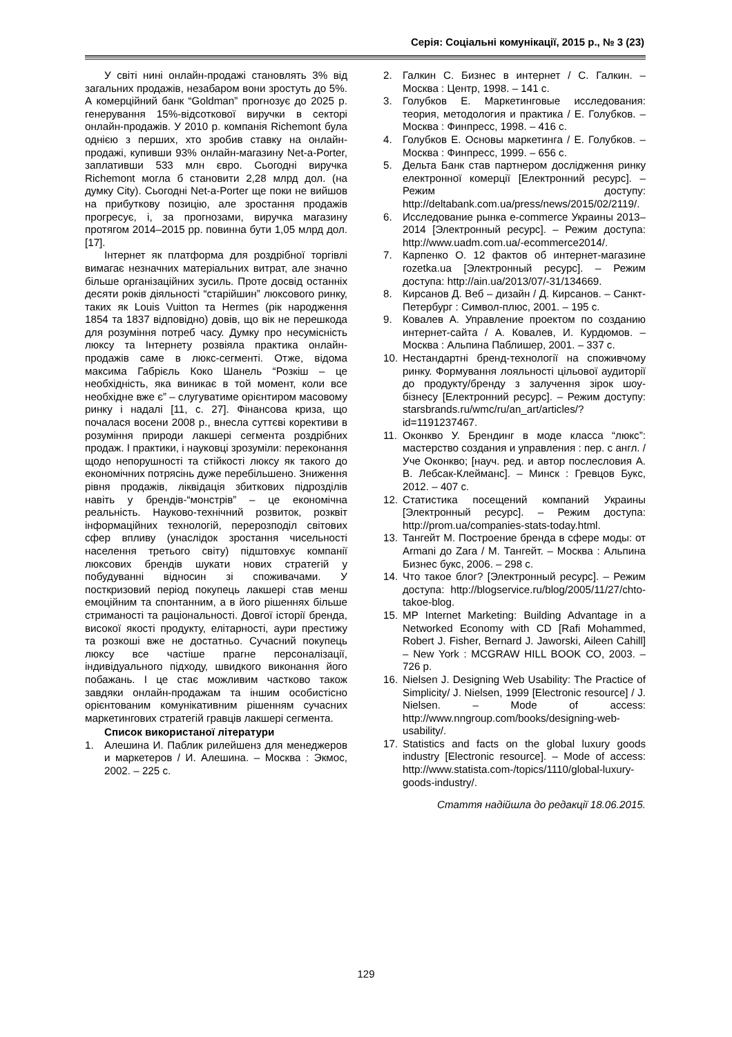Серія: Соціальні комунікації, 2015 р., № 3 (23)
У світі нині онлайн-продажі становлять 3% від загальних продажів, незабаром вони зростуть до 5%. А комерційний банк “Goldman” прогнозує до 2025 р. генерування 15%-відсоткової виручки в секторі онлайн-продажів. У 2010 р. компанія Richemont була однією з перших, хто зробив ставку на онлайн-продажі, купивши 93% онлайн-магазину Net-a-Porter, заплативши 533 млн євро. Сьогодні виручка Richemont могла б становити 2,28 млрд дол. (на думку City). Сьогодні Net-a-Porter ще поки не вийшов на прибуткову позицію, але зростання продажів прогресує, і, за прогнозами, виручка магазину протягом 2014–2015 рр. повинна бути 1,05 млрд дол. [17].
Інтернет як платформа для роздрібної торгівлі вимагає незначних матеріальних витрат, але значно більше організаційних зусиль. Проте досвід останніх десяти років діяльності “старійшин” люксового ринку, таких як Louis Vuitton та Hermes (рік народження 1854 та 1837 відповідно) довів, що вік не перешкода для розуміння потреб часу. Думку про несумісність люксу та Інтернету розвіяла практика онлайн-продажів саме в люкс-сегменті. Отже, відома максима Габрієль Коко Шанель “Розкіш – це необхідність, яка виникає в той момент, коли все необхідне вже є” – слугуватиме орієнтиром масовому ринку і надалі [11, с. 27]. Фінансова криза, що почалася восени 2008 р., внесла суттєві корективи в розуміння природи лакшері сегмента роздрібних продаж. І практики, і науковці зрозуміли: переконання щодо непорушності та стійкості люксу як такого до економічних потрясінь дуже перебільшено. Зниження рівня продажів, ліквідація збиткових підрозділів навіть у брендів-“монстрів” – це економічна реальність. Науково-технічний розвиток, розквіт інформаційних технологій, перерозподіл світових сфер впливу (унаслідок зростання чисельності населення третього світу) підштовхує компанії люксових брендів шукати нових стратегій у побудуванні відносин зі споживачами. У посткризовий період покупець лакшері став менш емоційним та спонтанним, а в його рішеннях більше стриманості та раціональності. Довгої історії бренда, високої якості продукту, елітарності, аури престижу та розкоші вже не достатньо. Сучасний покупець люксу все частіше прагне персоналізації, індивідуального підходу, швидкого виконання його побажань. І це стає можливим частково також завдяки онлайн-продажам та іншим особистісно орієнтованим комунікативним рішенням сучасних маркетингових стратегій гравців лакшері сегмента.
Список використаної літератури
1. Алешина И. Паблик рилейшенз для менеджеров и маркетеров / И. Алешина. – Москва : Экмос, 2002. – 225 с.
2. Галкин С. Бизнес в интернет / С. Галкин. – Москва : Центр, 1998. – 141 с.
3. Голубков Е. Маркетинговые исследования: теория, методология и практика / Е. Голубков. – Москва : Финпресс, 1998. – 416 с.
4. Голубков Е. Основы маркетинга / Е. Голубков. – Москва : Финпресс, 1999. – 656 с.
5. Дельта Банк став партнером дослідження ринку електронної комерції [Електронний ресурс]. – Режим доступу: http://deltabank.com.ua/press/news/2015/02/2119/.
6. Исследование рынка e-commerce Украины 2013–2014 [Электронный ресурс]. – Режим доступа: http://www.uadm.com.ua/-ecommerce2014/.
7. Карпенко О. 12 фактов об интернет-магазине rozetka.ua [Электронный ресурс]. – Режим доступа: http://ain.ua/2013/07/-31/134669.
8. Кирсанов Д. Веб – дизайн / Д. Кирсанов. – Санкт-Петербург : Символ-плюс, 2001. – 195 с.
9. Ковалев А. Управление проектом по созданию интернет-сайта / А. Ковалев, И. Курдюмов. – Москва : Альпина Паблишер, 2001. – 337 с.
10. Нестандартні бренд-технології на споживчому ринку. Формування лояльності цільової аудиторії до продукту/бренду з залучення зірок шоу-бізнесу [Електронний ресурс]. – Режим доступу: starsbrands.ru/wmc/ru/an_art/articles/?id=1191237467.
11. Оконкво У. Брендинг в моде класса “люкс”: мастерство создания и управления : пер. с англ. / Уче Оконкво; [науч. ред. и автор послесловия А. В. Лебсак-Клейманс]. – Минск : Гревцов Букс, 2012. – 407 с.
12. Статистика посещений компаний Украины [Электронный ресурс]. – Режим доступа: http://prom.ua/companies-stats-today.html.
13. Тангейт М. Построение бренда в сфере моды: от Armani до Zara / М. Тангейт. – Москва : Альпина Бизнес букс, 2006. – 298 с.
14. Что такое блог? [Электронный ресурс]. – Режим доступа: http://blogservice.ru/blog/2005/11/27/chto-takoe-blog.
15. MP Internet Marketing: Building Advantage in a Networked Economy with CD [Rafi Mohammed, Robert J. Fisher, Bernard J. Jaworski, Aileen Cahill] – New York : MCGRAW HILL BOOK CO, 2003. – 726 p.
16. Nielsen J. Designing Web Usability: The Practice of Simplicity/ J. Nielsen, 1999 [Electronic resource] / J. Nielsen. – Mode of access: http://www.nngroup.com/books/designing-web-usability/.
17. Statistics and facts on the global luxury goods industry [Electronic resource]. – Mode of access: http://www.statista.com-/topics/1110/global-luxury-goods-industry/.
Стаття надійшла до редакції 18.06.2015.
129